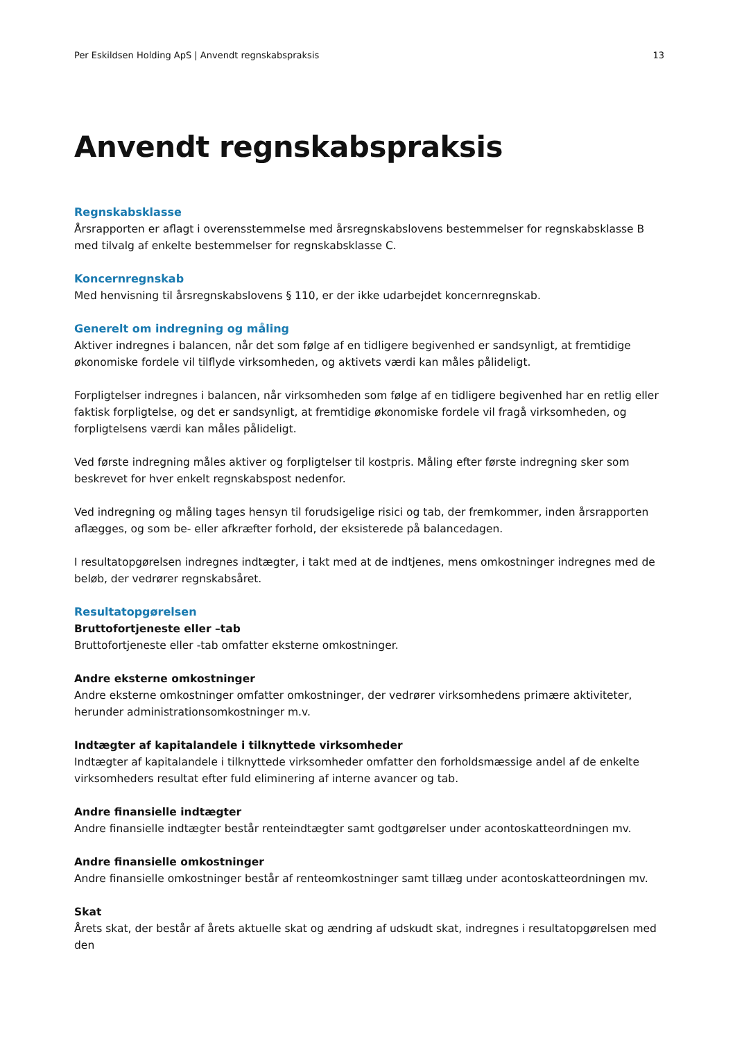Per Eskildsen Holding ApS | Anvendt regnskabspraksis 13
Anvendt regnskabspraksis
Regnskabsklasse
Årsrapporten er aflagt i overensstemmelse med årsregnskabslovens bestemmelser for regnskabsklasse B med tilvalg af enkelte bestemmelser for regnskabsklasse C.
Koncernregnskab
Med henvisning til årsregnskabslovens § 110, er der ikke udarbejdet koncernregnskab.
Generelt om indregning og måling
Aktiver indregnes i balancen, når det som følge af en tidligere begivenhed er sandsynligt, at fremtidige økonomiske fordele vil tilflyde virksomheden, og aktivets værdi kan måles pålideligt.
Forpligtelser indregnes i balancen, når virksomheden som følge af en tidligere begivenhed har en retlig eller faktisk forpligtelse, og det er sandsynligt, at fremtidige økonomiske fordele vil fragå virksomheden, og forpligtelsens værdi kan måles pålideligt.
Ved første indregning måles aktiver og forpligtelser til kostpris. Måling efter første indregning sker som beskrevet for hver enkelt regnskabspost nedenfor.
Ved indregning og måling tages hensyn til forudsigelige risici og tab, der fremkommer, inden årsrapporten aflægges, og som be- eller afkræfter forhold, der eksisterede på balancedagen.
I resultatopgørelsen indregnes indtægter, i takt med at de indtjenes, mens omkostninger indregnes med de beløb, der vedrører regnskabsåret.
Resultatopgørelsen
Bruttofortjeneste eller –tab
Bruttofortjeneste eller -tab omfatter eksterne omkostninger.
Andre eksterne omkostninger
Andre eksterne omkostninger omfatter omkostninger, der vedrører virksomhedens primære aktiviteter, herunder administrationsomkostninger m.v.
Indtægter af kapitalandele i tilknyttede virksomheder
Indtægter af kapitalandele i tilknyttede virksomheder omfatter den forholdsmæssige andel af de enkelte virksomheders resultat efter fuld eliminering af interne avancer og tab.
Andre finansielle indtægter
Andre finansielle indtægter består renteindtægter samt godtgørelser under acontoskatteordningen mv.
Andre finansielle omkostninger
Andre finansielle omkostninger består af renteomkostninger samt tillæg under acontoskatteordningen mv.
Skat
Årets skat, der består af årets aktuelle skat og ændring af udskudt skat, indregnes i resultatopgørelsen med den